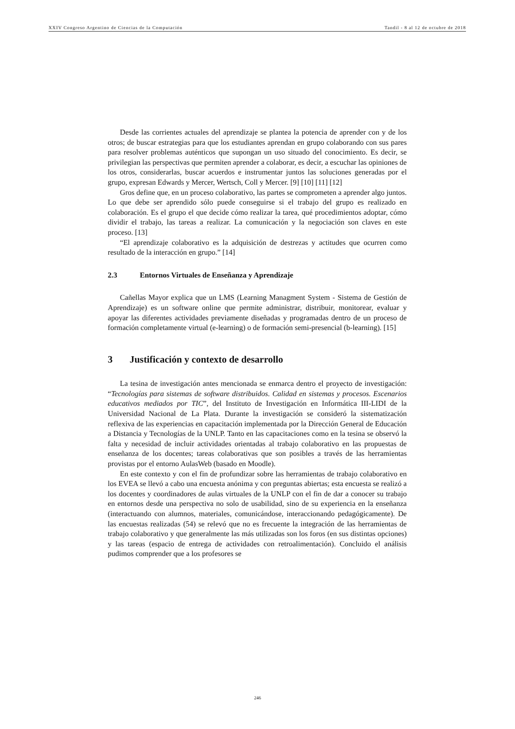XXIV Congreso Argentino de Ciencias de la Computación Tandil - 8 al 12 de octubre de 2018
Desde las corrientes actuales del aprendizaje se plantea la potencia de aprender con y de los otros; de buscar estrategias para que los estudiantes aprendan en grupo colaborando con sus pares para resolver problemas auténticos que supongan un uso situado del conocimiento. Es decir, se privilegian las perspectivas que permiten aprender a colaborar, es decir, a escuchar las opiniones de los otros, considerarlas, buscar acuerdos e instrumentar juntos las soluciones generadas por el grupo, expresan Edwards y Mercer, Wertsch, Coll y Mercer. [9] [10] [11] [12]
Gros define que, en un proceso colaborativo, las partes se comprometen a aprender algo juntos. Lo que debe ser aprendido sólo puede conseguirse si el trabajo del grupo es realizado en colaboración. Es el grupo el que decide cómo realizar la tarea, qué procedimientos adoptar, cómo dividir el trabajo, las tareas a realizar. La comunicación y la negociación son claves en este proceso. [13]
“El aprendizaje colaborativo es la adquisición de destrezas y actitudes que ocurren como resultado de la interacción en grupo.” [14]
2.3 Entornos Virtuales de Enseñanza y Aprendizaje
Cañellas Mayor explica que un LMS (Learning Managment System - Sistema de Gestión de Aprendizaje) es un software online que permite administrar, distribuir, monitorear, evaluar y apoyar las diferentes actividades previamente diseñadas y programadas dentro de un proceso de formación completamente virtual (e-learning) o de formación semi-presencial (b-learning). [15]
3 Justificación y contexto de desarrollo
La tesina de investigación antes mencionada se enmarca dentro el proyecto de investigación: “Tecnologías para sistemas de software distribuidos. Calidad en sistemas y procesos. Escenarios educativos mediados por TIC”, del Instituto de Investigación en Informática III-LIDI de la Universidad Nacional de La Plata. Durante la investigación se consideró la sistematización reflexiva de las experiencias en capacitación implementada por la Dirección General de Educación a Distancia y Tecnologías de la UNLP. Tanto en las capacitaciones como en la tesina se observó la falta y necesidad de incluir actividades orientadas al trabajo colaborativo en las propuestas de enseñanza de los docentes; tareas colaborativas que son posibles a través de las herramientas provistas por el entorno AulasWeb (basado en Moodle).
En este contexto y con el fin de profundizar sobre las herramientas de trabajo colaborativo en los EVEA se llevó a cabo una encuesta anónima y con preguntas abiertas; esta encuesta se realizó a los docentes y coordinadores de aulas virtuales de la UNLP con el fin de dar a conocer su trabajo en entornos desde una perspectiva no solo de usabilidad, sino de su experiencia en la enseñanza (interactuando con alumnos, materiales, comunicándose, interaccionando pedagógicamente). De las encuestas realizadas (54) se relevó que no es frecuente la integración de las herramientas de trabajo colaborativo y que generalmente las más utilizadas son los foros (en sus distintas opciones) y las tareas (espacio de entrega de actividades con retroalimentación). Concluido el análisis pudimos comprender que a los profesores se
246